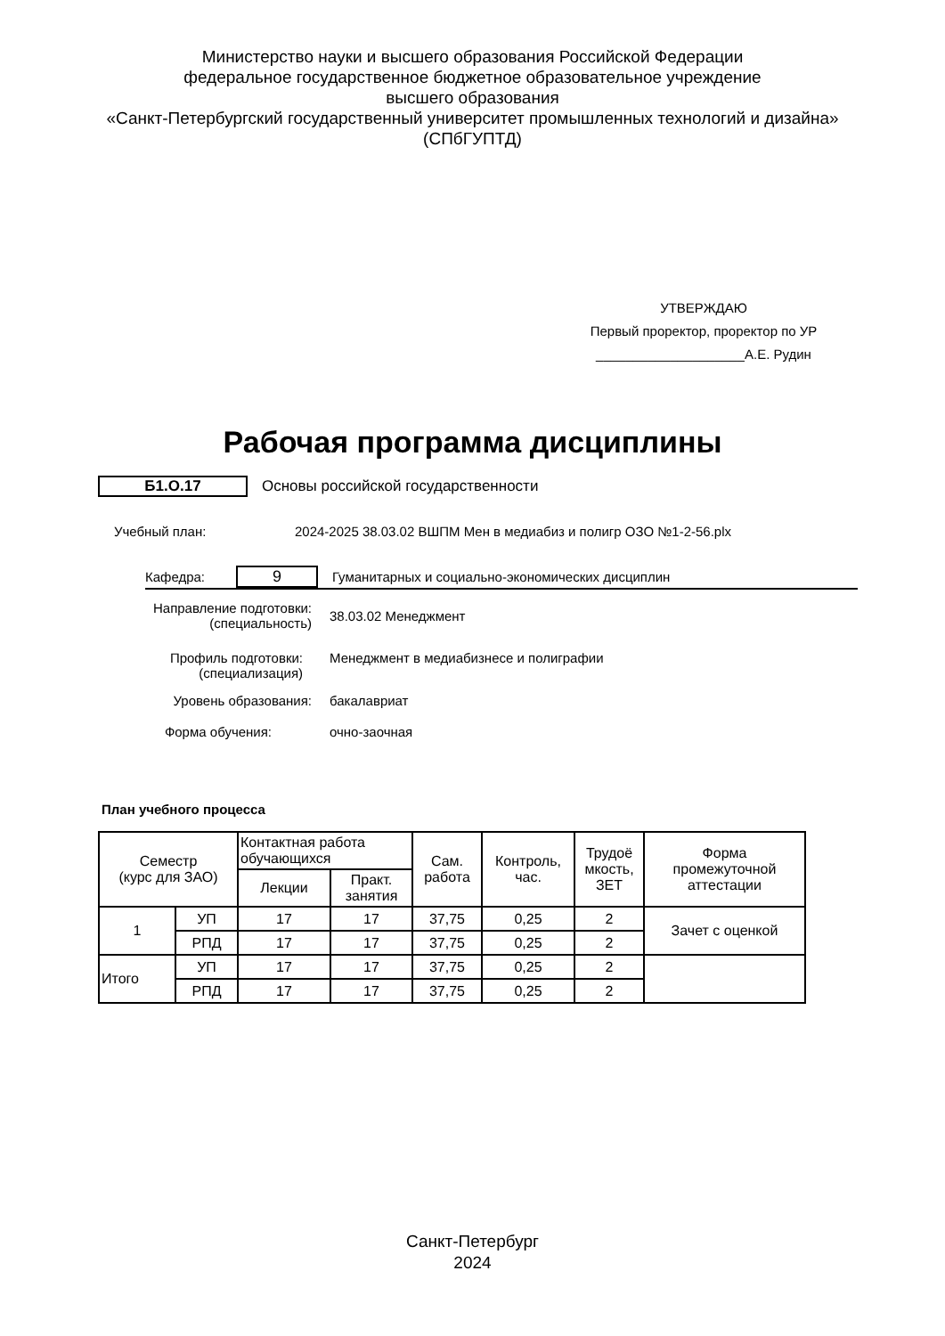Министерство науки и высшего образования Российской Федерации
федеральное государственное бюджетное образовательное учреждение
высшего образования
«Санкт-Петербургский государственный университет промышленных технологий и дизайна»
(СПбГУПТД)
УТВЕРЖДАЮ
Первый проректор, проректор по УР
____________________А.Е. Рудин
Рабочая программа дисциплины
Б1.О.17
Основы российской государственности
Учебный план: 2024-2025 38.03.02 ВШПМ Мен в медиабиз и полигр ОЗО №1-2-56.plx
Кафедра:
9
Гуманитарных и социально-экономических дисциплин
Направление подготовки:
(специальность)
38.03.02 Менеджмент
Профиль подготовки:
(специализация)
Менеджмент в медиабизнесе и полиграфии
Уровень образования: бакалавриат
Форма обучения: очно-заочная
План учебного процесса
| Семестр (курс для ЗАО) | | Контактная работа обучающихся | | Сам. работа | Контроль, час. | Трудоё мкость, ЗЕТ | Форма промежуточной аттестации |
| --- | --- | --- | --- | --- | --- | --- | --- |
| | | Лекции | Практ. занятия | | | | |
| 1 | УП | 17 | 17 | 37,75 | 0,25 | 2 | Зачет с оценкой |
| | РПД | 17 | 17 | 37,75 | 0,25 | 2 | |
| Итого | УП | 17 | 17 | 37,75 | 0,25 | 2 | |
| | РПД | 17 | 17 | 37,75 | 0,25 | 2 | |
Санкт-Петербург
2024